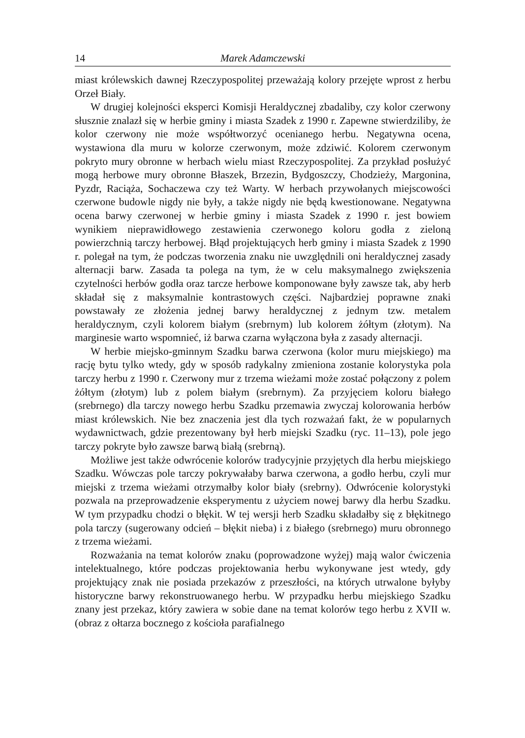14 Marek Adamczewski
miast królewskich dawnej Rzeczypospolitej przeważają kolory przejęte wprost z herbu Orzeł Biały.
W drugiej kolejności eksperci Komisji Heraldycznej zbadaliby, czy kolor czerwony słusznie znalazł się w herbie gminy i miasta Szadek z 1990 r. Zapewne stwierdziliby, że kolor czerwony nie może współtworzyć ocenianego herbu. Negatywna ocena, wystawiona dla muru w kolorze czerwonym, może zdziwić. Kolorem czerwonym pokryto mury obronne w herbach wielu miast Rzeczypospolitej. Za przykład posłużyć mogą herbowe mury obronne Błaszek, Brzezin, Bydgoszczy, Chodzieży, Margonina, Pyzdr, Raciąża, Sochaczewa czy też Warty. W herbach przywołanych miejscowości czerwone budowle nigdy nie były, a także nigdy nie będą kwestionowane. Negatywna ocena barwy czerwonej w herbie gminy i miasta Szadek z 1990 r. jest bowiem wynikiem nieprawidłowego zestawienia czerwonego koloru godła z zieloną powierzchnią tarczy herbowej. Błąd projektujących herb gminy i miasta Szadek z 1990 r. polegał na tym, że podczas tworzenia znaku nie uwzględnili oni heraldycznej zasady alternacji barw. Zasada ta polega na tym, że w celu maksymalnego zwiększenia czytelności herbów godła oraz tarcze herbowe komponowane były zawsze tak, aby herb składał się z maksymalnie kontrastowych części. Najbardziej poprawne znaki powstawały ze złożenia jednej barwy heraldycznej z jednym tzw. metalem heraldycznym, czyli kolorem białym (srebrnym) lub kolorem żółtym (złotym). Na marginesie warto wspomnieć, iż barwa czarna wyłączona była z zasady alternacji.
W herbie miejsko-gminnym Szadku barwa czerwona (kolor muru miejskiego) ma rację bytu tylko wtedy, gdy w sposób radykalny zmieniona zostanie kolorystyka pola tarczy herbu z 1990 r. Czerwony mur z trzema wieżami może zostać połączony z polem żółtym (złotym) lub z polem białym (srebrnym). Za przyjęciem koloru białego (srebrnego) dla tarczy nowego herbu Szadku przemawia zwyczaj kolorowania herbów miast królewskich. Nie bez znaczenia jest dla tych rozważań fakt, że w popularnych wydawnictwach, gdzie prezentowany był herb miejski Szadku (ryc. 11–13), pole jego tarczy pokryte było zawsze barwą białą (srebrną).
Możliwe jest także odwrócenie kolorów tradycyjnie przyjętych dla herbu miejskiego Szadku. Wówczas pole tarczy pokrywałaby barwa czerwona, a godło herbu, czyli mur miejski z trzema wieżami otrzymałby kolor biały (srebrny). Odwrócenie kolorystyki pozwala na przeprowadzenie eksperymentu z użyciem nowej barwy dla herbu Szadku. W tym przypadku chodzi o błękit. W tej wersji herb Szadku składałby się z błękitnego pola tarczy (sugerowany odcień – błękit nieba) i z białego (srebrnego) muru obronnego z trzema wieżami.
Rozważania na temat kolorów znaku (poprowadzone wyżej) mają walor ćwiczenia intelektualnego, które podczas projektowania herbu wykonywane jest wtedy, gdy projektujący znak nie posiada przekazów z przeszłości, na których utrwalone byłyby historyczne barwy rekonstruowanego herbu. W przypadku herbu miejskiego Szadku znany jest przekaz, który zawiera w sobie dane na temat kolorów tego herbu z XVII w. (obraz z ołtarza bocznego z kościoła parafialnego